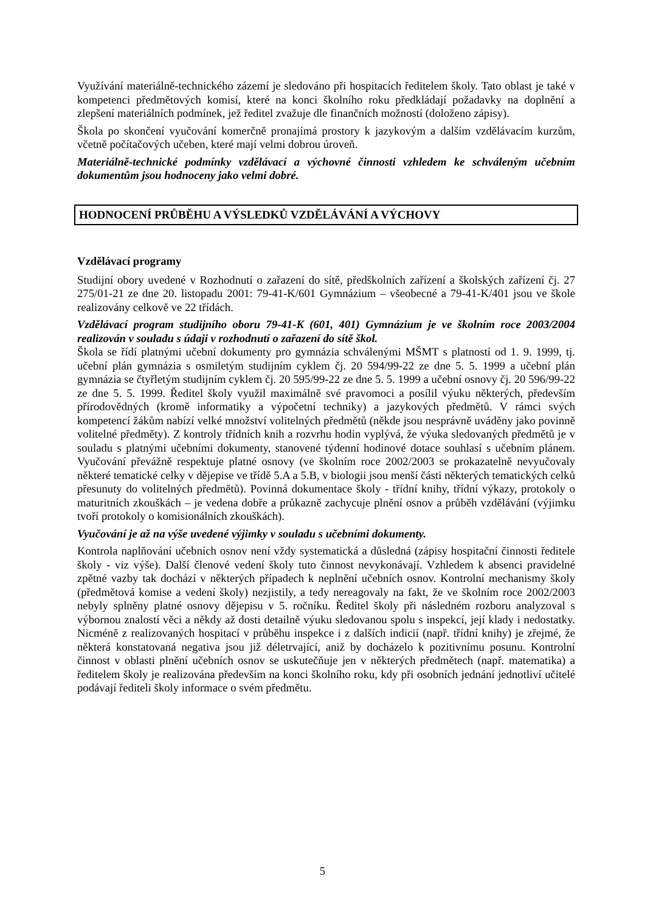Využívání materiálně-technického zázemí je sledováno při hospitacích ředitelem školy. Tato oblast je také v kompetenci předmětových komisí, které na konci školního roku předkládají požadavky na doplnění a zlepšení materiálních podmínek, jež ředitel zvažuje dle finančních možností (doloženo zápisy).
Škola po skončení vyučování komerčně pronajímá prostory k jazykovým a dalším vzdělávacím kurzům, včetně počítačových učeben, které mají velmi dobrou úroveň.
Materiálně-technické podmínky vzdělávací a výchovné činnosti vzhledem ke schváleným učebním dokumentům jsou hodnoceny jako velmi dobré.
HODNOCENÍ PRŮBĚHU A VÝSLEDKŮ VZDĚLÁVÁNÍ A VÝCHOVY
Vzdělávací programy
Studijní obory uvedené v Rozhodnutí o zařazení do sítě, předškolních zařízení a školských zařízení čj. 27 275/01-21 ze dne 20. listopadu 2001: 79-41-K/601 Gymnázium – všeobecné a 79-41-K/401 jsou ve škole realizovány celkově ve 22 třídách.
Vzdělávací program studijního oboru 79-41-K (601, 401) Gymnázium je ve školním roce 2003/2004 realizován v souladu s údaji v rozhodnutí o zařazení do sítě škol.
Škola se řídí platnými učební dokumenty pro gymnázia schválenými MŠMT s platností od 1. 9. 1999, tj. učební plán gymnázia s osmiletým studijním cyklem čj. 20 594/99-22 ze dne 5. 5. 1999 a učební plán gymnázia se čtyřletým studijním cyklem čj. 20 595/99-22 ze dne 5. 5. 1999 a učební osnovy čj. 20 596/99-22 ze dne 5. 5. 1999. Ředitel školy využil maximálně své pravomoci a posílil výuku některých, především přírodovědných (kromě informatiky a výpočetní techniky) a jazykových předmětů. V rámci svých kompetencí žákům nabízí velké množství volitelných předmětů (někde jsou nesprávně uváděny jako povinně volitelné předměty). Z kontroly třídních knih a rozvrhu hodin vyplývá, že výuka sledovaných předmětů je v souladu s platnými učebními dokumenty, stanovené týdenní hodinové dotace souhlasí s učebním plánem. Vyučování převážně respektuje platné osnovy (ve školním roce 2002/2003 se prokazatelně nevyučovaly některé tematické celky v dějepise ve třídě 5.A a 5.B, v biologii jsou menší části některých tematických celků přesunuty do volitelných předmětů). Povinná dokumentace školy - třídní knihy, třídní výkazy, protokoly o maturitních zkouškách – je vedena dobře a průkazně zachycuje plnění osnov a průběh vzdělávání (výjimku tvoří protokoly o komisionálních zkouškách).
Vyučování je až na výše uvedené výjimky v souladu s učebními dokumenty.
Kontrola naplňování učebních osnov není vždy systematická a důsledná (zápisy hospitační činnosti ředitele školy - viz výše). Další členové vedení školy tuto činnost nevykonávají. Vzhledem k absenci pravidelné zpětné vazby tak dochází v některých případech k neplnění učebních osnov. Kontrolní mechanismy školy (předmětová komise a vedení školy) nezjistily, a tedy nereagovaly na fakt, že ve školním roce 2002/2003 nebyly splněny platné osnovy dějepisu v 5. ročníku. Ředitel školy při následném rozboru analyzoval s výbornou znalostí věci a někdy až dosti detailně výuku sledovanou spolu s inspekcí, její klady i nedostatky. Nicméně z realizovaných hospitací v průběhu inspekce i z dalších indicií (např. třídní knihy) je zřejmé, že některá konstatovaná negativa jsou již déletrvající, aniž by docházelo k pozitivnímu posunu. Kontrolní činnost v oblasti plnění učebních osnov se uskutečňuje jen v některých předmětech (např. matematika) a ředitelem školy je realizována především na konci školního roku, kdy při osobních jednání jednotliví učitelé podávají řediteli školy informace o svém předmětu.
5